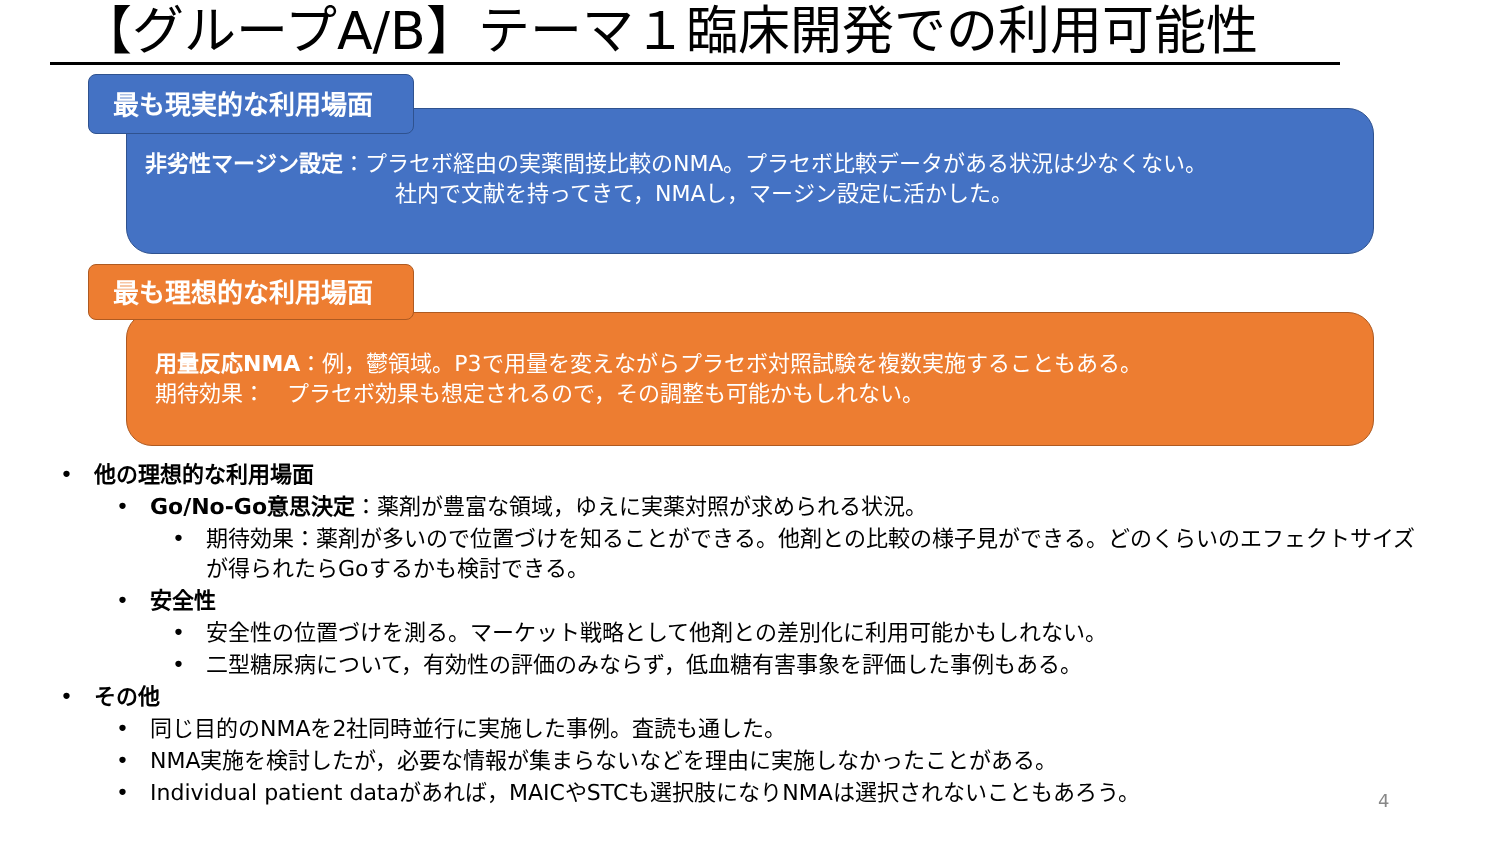【グループA/B】テーマ１臨床開発での利用可能性
最も現実的な利用場面
非劣性マージン設定：プラセボ経由の実薬間接比較のNMA。プラセボ比較データがある状況は少なくない。
社内で文献を持ってきて，NMAし，マージン設定に活かした。
最も理想的な利用場面
用量反応NMA：例，鬱領域。P3で用量を変えながらプラセボ対照試験を複数実施することもある。
期待効果：　プラセボ効果も想定されるので，その調整も可能かもしれない。
• 他の理想的な利用場面
• Go/No-Go意思決定：薬剤が豊富な領域，ゆえに実薬対照が求められる状況。
• 期待効果：薬剤が多いので位置づけを知ることができる。他剤との比較の様子見ができる。どのくらいのエフェクトサイズが得られたらGoするかも検討できる。
• 安全性
• 安全性の位置づけを測る。マーケット戦略として他剤との差別化に利用可能かもしれない。
• 二型糖尿病について，有効性の評価のみならず，低血糖有害事象を評価した事例もある。
• その他
• 同じ目的のNMAを2社同時並行に実施した事例。査読も通した。
• NMA実施を検討したが，必要な情報が集まらないなどを理由に実施しなかったことがある。
• Individual patient dataがあれば，MAICやSTCも選択肢になりNMAは選択されないこともあろう。
4